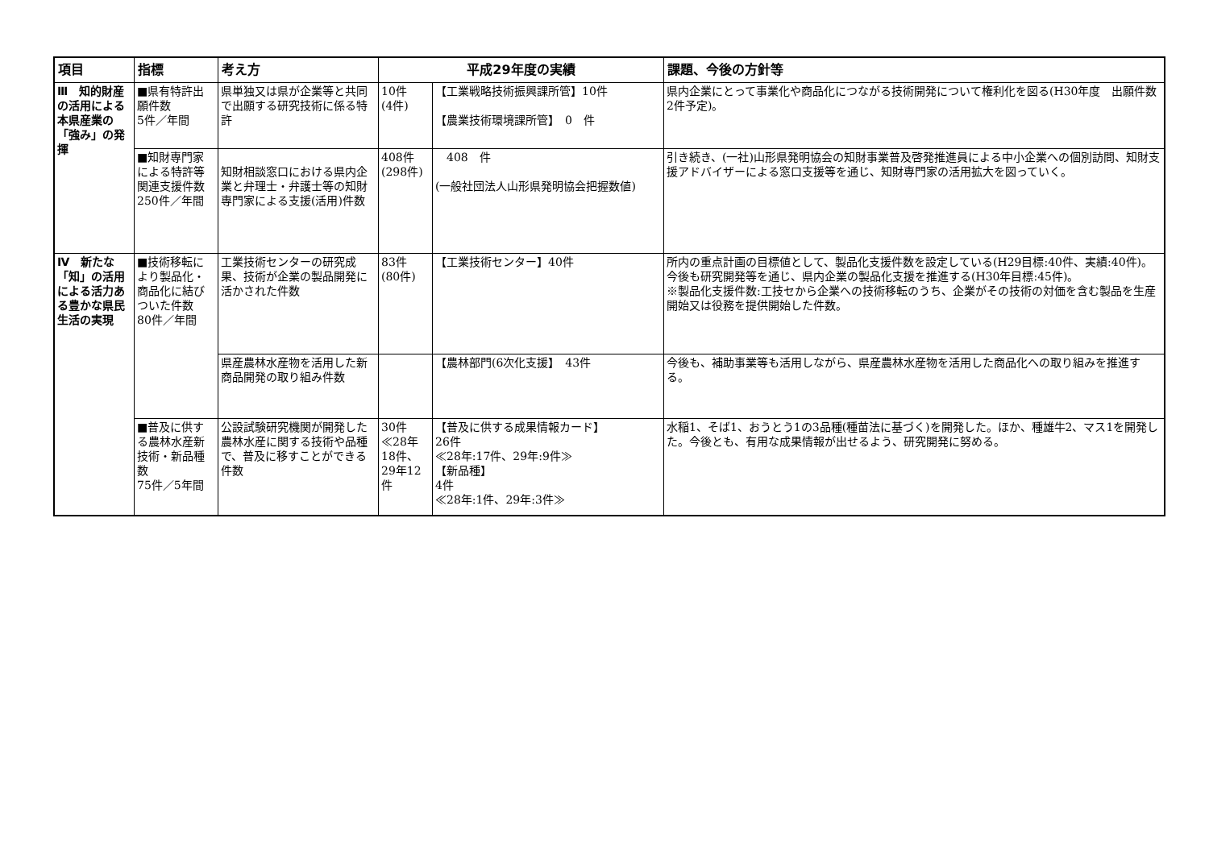| 項目 | 指標 | 考え方 | 平成29年度の実績 | | 課題、今後の方針等 |
| --- | --- | --- | --- | --- | --- |
| Ⅲ 知的財産の活用による本県産業の「強み」の発揮 | ■県有特許出願件数 5件／年間 | 県単独又は県が企業等と共同で出願する研究技術に係る特許 | 10件 (4件) | 【工業戦略技術振興課所管】10件 【農業技術環境課所管】 0 件 | 県内企業にとって事業化や商品化につながる技術開発について権利化を図る(H30年度 出願件数 2件予定)。 |
| | ■知財専門家による特許等関連支援件数 250件／年間 | 知財相談窓口における県内企業と弁理士・弁護士等の知財専門家による支援(活用)件数 | 408件 (298件) | 408 件 (一般社団法人山形県発明協会把握数値) | 引き続き、(一社)山形県発明協会の知財事業普及啓発推進員による中小企業への個別訪問、知財支援アドバイザーによる窓口支援等を通じ、知財専門家の活用拡大を図っていく。 |
| Ⅳ 新たな「知」の活用による活力ある豊かな県民生活の実現 | ■技術移転により製品化・商品化に結びついた件数 80件／年間 | 工業技術センターの研究成果、技術が企業の製品開発に活かされた件数 | 83件 (80件) | 【工業技術センター】40件 | 所内の重点計画の目標値として、製品化支援件数を設定している(H29目標:40件、実績:40件)。今後も研究開発等を通じ、県内企業の製品化支援を推進する(H30年目標:45件)。 ※製品化支援件数:工技セから企業への技術移転のうち、企業がその技術の対価を含む製品を生産開始又は役務を提供開始した件数。 |
| | | 県産農林水産物を活用した新商品開発の取り組み件数 | | 【農林部門(6次化支援】 43件 | 今後も、補助事業等も活用しながら、県産農林水産物を活用した商品化への取り組みを推進する。 |
| | ■普及に供する農林水産新技術・新品種数 75件／5年間 | 公設試験研究機関が開発した農林水産に関する技術や品種で、普及に移すことができる件数 | 30件 ≪28年18件、29年12件 | 【普及に供する成果情報カード】 26件 ≪28年:17件、29年:9件≫ 【新品種】 4件 ≪28年:1件、29年:3件≫ | 水稲1、そば1、おうとう1の3品種(種苗法に基づく)を開発した。ほか、種雄牛2、マス1を開発した。今後とも、有用な成果情報が出せるよう、研究開発に努める。 |